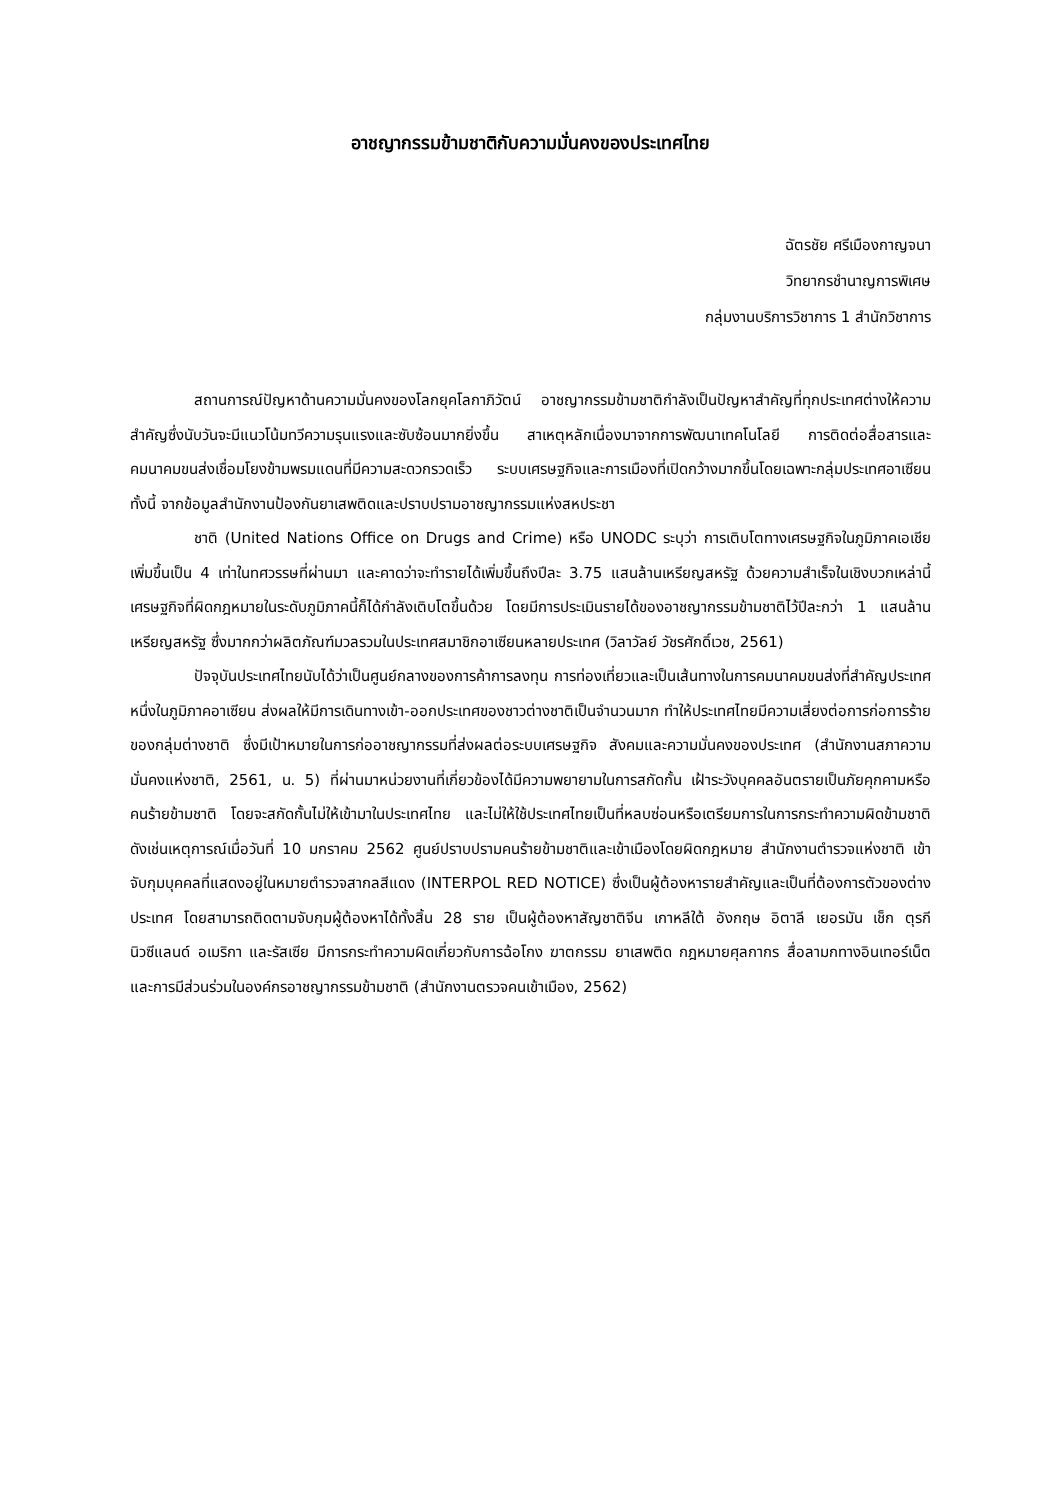อาชญากรรมข้ามชาติกับความมั่นคงของประเทศไทย
ฉัตรชัย ศรีเมืองกาญจนา
วิทยากรชำนาญการพิเศษ
กลุ่มงานบริการวิชาการ 1 สำนักวิชาการ
สถานการณ์ปัญหาด้านความมั่นคงของโลกยุคโลกาภิวัตน์ อาชญากรรมข้ามชาติกำลังเป็นปัญหาสำคัญที่ทุกประเทศต่างให้ความสำคัญซึ่งนับวันจะมีแนวโน้มทวีความรุนแรงและซับซ้อนมากยิ่งขึ้น สาเหตุหลักเนื่องมาจากการพัฒนาเทคโนโลยี การติดต่อสื่อสารและคมนาคมขนส่งเชื่อมโยงข้ามพรมแดนที่มีความสะดวกรวดเร็ว ระบบเศรษฐกิจและการเมืองที่เปิดกว้างมากขึ้นโดยเฉพาะกลุ่มประเทศอาเซียน ทั้งนี้ จากข้อมูลสำนักงานป้องกันยาเสพติดและปราบปรามอาชญากรรมแห่งสหประชา
ชาติ (United Nations Office on Drugs and Crime) หรือ UNODC ระบุว่า การเติบโตทางเศรษฐกิจในภูมิภาคเอเชียเพิ่มขึ้นเป็น 4 เท่าในทศวรรษที่ผ่านมา และคาดว่าจะทำรายได้เพิ่มขึ้นถึงปีละ 3.75 แสนล้านเหรียญสหรัฐ ด้วยความสำเร็จในเชิงบวกเหล่านี้ เศรษฐกิจที่ผิดกฎหมายในระดับภูมิภาคนี้ก็ได้กำลังเติบโตขึ้นด้วย โดยมีการประเมินรายได้ของอาชญากรรมข้ามชาติไว้ปีละกว่า 1 แสนล้านเหรียญสหรัฐ ซึ่งมากกว่าผลิตภัณฑ์มวลรวมในประเทศสมาชิกอาเซียนหลายประเทศ (วิลาวัลย์ วัชรศักดิ์เวช, 2561)
ปัจจุบันประเทศไทยนับได้ว่าเป็นศูนย์กลางของการค้าการลงทุน การท่องเที่ยวและเป็นเส้นทางในการคมนาคมขนส่งที่สำคัญประเทศหนึ่งในภูมิภาคอาเซียน ส่งผลให้มีการเดินทางเข้า-ออกประเทศของชาวต่างชาติเป็นจำนวนมาก ทำให้ประเทศไทยมีความเสี่ยงต่อการก่อการร้ายของกลุ่มต่างชาติ ซึ่งมีเป้าหมายในการก่ออาชญากรรมที่ส่งผลต่อระบบเศรษฐกิจ สังคมและความมั่นคงของประเทศ (สำนักงานสภาความมั่นคงแห่งชาติ, 2561, น. 5) ที่ผ่านมาหน่วยงานที่เกี่ยวข้องได้มีความพยายามในการสกัดกั้น เฝ้าระวังบุคคลอันตรายเป็นภัยคุกคามหรือคนร้ายข้ามชาติ โดยจะสกัดกั้นไม่ให้เข้ามาในประเทศไทย และไม่ให้ใช้ประเทศไทยเป็นที่หลบซ่อนหรือเตรียมการในการกระทำความผิดข้ามชาติ ดังเช่นเหตุการณ์เมื่อวันที่ 10 มกราคม 2562 ศูนย์ปราบปรามคนร้ายข้ามชาติและเข้าเมืองโดยผิดกฎหมาย สำนักงานตำรวจแห่งชาติ เข้าจับกุมบุคคลที่แสดงอยู่ในหมายตำรวจสากลสีแดง (INTERPOL RED NOTICE) ซึ่งเป็นผู้ต้องหารายสำคัญและเป็นที่ต้องการตัวของต่างประเทศ โดยสามารถติดตามจับกุมผู้ต้องหาได้ทั้งสิ้น 28 ราย เป็นผู้ต้องหาสัญชาติจีน เกาหลีใต้ อังกฤษ อิตาลี เยอรมัน เช็ก ตุรกี นิวซีแลนด์ อเมริกา และรัสเซีย มีการกระทำความผิดเกี่ยวกับการฉ้อโกง ฆาตกรรม ยาเสพติด กฎหมายศุลกากร สื่อลามกทางอินเทอร์เน็ต และการมีส่วนร่วมในองค์กรอาชญากรรมข้ามชาติ (สำนักงานตรวจคนเข้าเมือง, 2562)